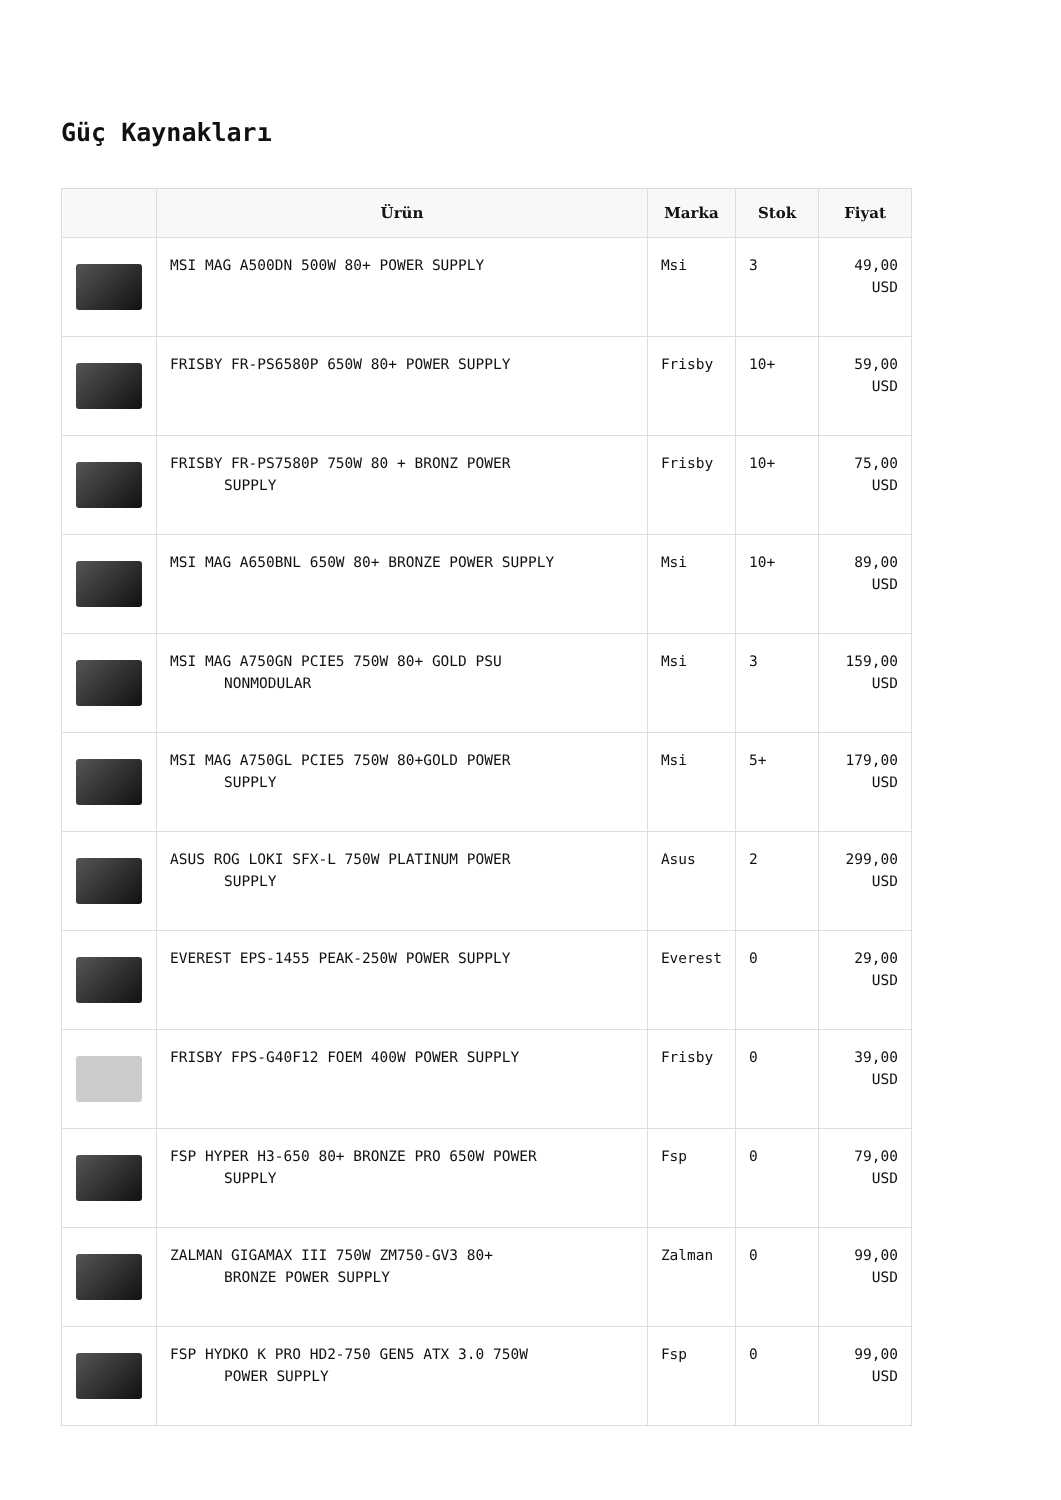Güç Kaynakları
| | Ürün | Marka | Stok | Fiyat |
| --- | --- | --- | --- | --- |
| | MSI MAG A500DN 500W 80+ POWER SUPPLY | Msi | 3 | 49,00 USD |
| | FRISBY FR-PS6580P 650W 80+ POWER SUPPLY | Frisby | 10+ | 59,00 USD |
| | FRISBY FR-PS7580P 750W 80 + BRONZ POWER SUPPLY | Frisby | 10+ | 75,00 USD |
| | MSI MAG A650BNL 650W 80+ BRONZE POWER SUPPLY | Msi | 10+ | 89,00 USD |
| | MSI MAG A750GN PCIE5 750W 80+ GOLD PSU NONMODULAR | Msi | 3 | 159,00 USD |
| | MSI MAG A750GL PCIE5 750W 80+GOLD POWER SUPPLY | Msi | 5+ | 179,00 USD |
| | ASUS ROG LOKI SFX-L 750W PLATINUM POWER SUPPLY | Asus | 2 | 299,00 USD |
| | EVEREST EPS-1455 PEAK-250W POWER SUPPLY | Everest | 0 | 29,00 USD |
| | FRISBY FPS-G40F12 FOEM 400W POWER SUPPLY | Frisby | 0 | 39,00 USD |
| | FSP HYPER H3-650 80+ BRONZE PRO 650W POWER SUPPLY | Fsp | 0 | 79,00 USD |
| | ZALMAN GIGAMAX III 750W ZM750-GV3 80+ BRONZE POWER SUPPLY | Zalman | 0 | 99,00 USD |
| | FSP HYDKO K PRO HD2-750 GEN5 ATX 3.0 750W POWER SUPPLY | Fsp | 0 | 99,00 USD |